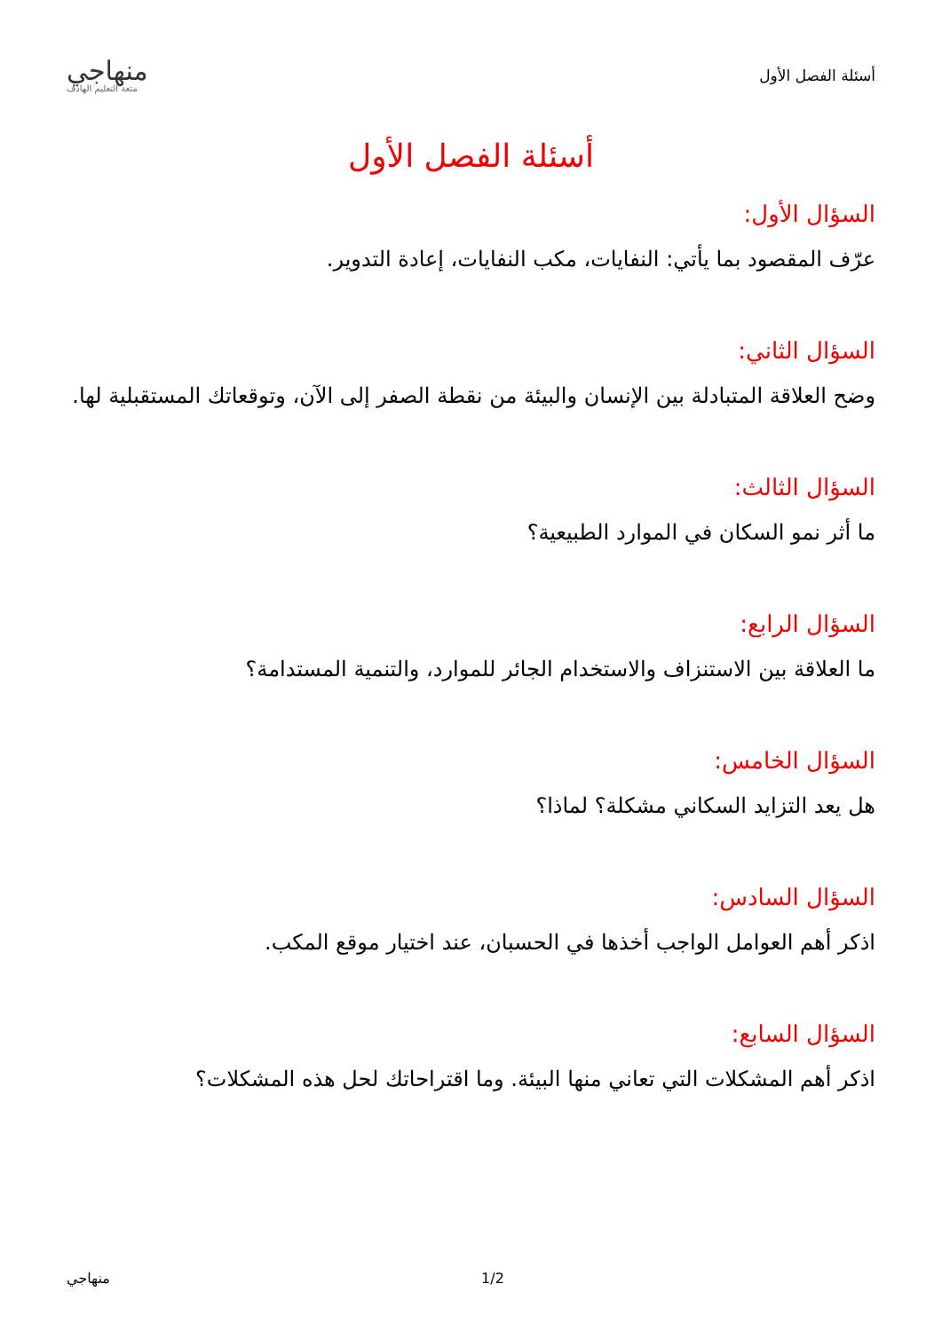أسئلة الفصل الأول
منهاجي
متعة التعليم الهادف
أسئلة الفصل الأول
السؤال الأول:
عرّف المقصود بما يأتي: النفايات، مكب النفايات، إعادة التدوير.
السؤال الثاني:
وضح العلاقة المتبادلة بين الإنسان والبيئة من نقطة الصفر إلى الآن، وتوقعاتك المستقبلية لها.
السؤال الثالث:
ما أثر نمو السكان في الموارد الطبيعية؟
السؤال الرابع:
ما العلاقة بين الاستنزاف والاستخدام الجائر للموارد، والتنمية المستدامة؟
السؤال الخامس:
هل يعد التزايد السكاني مشكلة؟ لماذا؟
السؤال السادس:
اذكر أهم العوامل الواجب أخذها في الحسبان، عند اختيار موقع المكب.
السؤال السابع:
اذكر أهم المشكلات التي تعاني منها البيئة. وما اقتراحاتك لحل هذه المشكلات؟
منهاجي 1/2